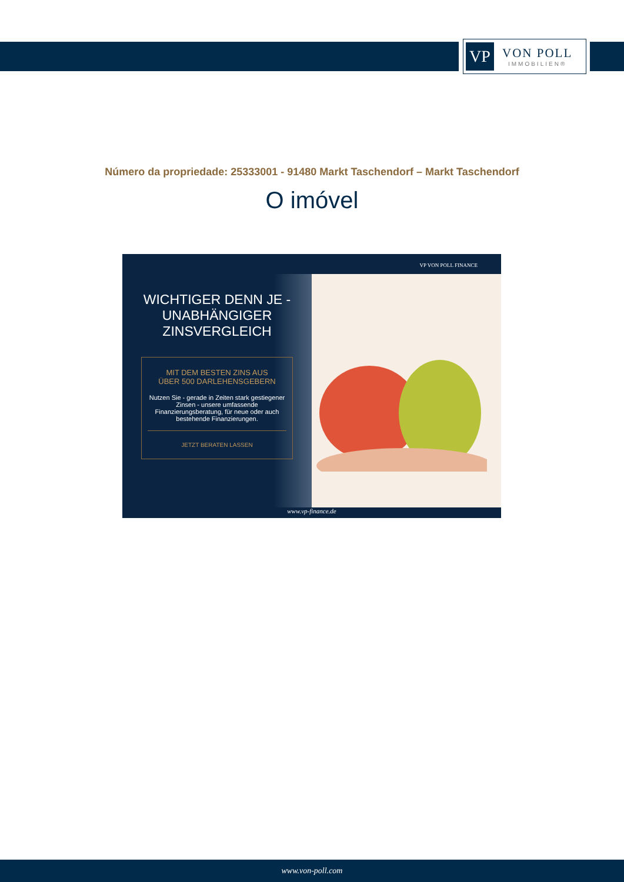VP
VON POLL
IMMOBILIEN®
Número da propriedade: 25333001 - 91480 Markt Taschendorf – Markt Taschendorf
O imóvel
VP VON POLL FINANCE
WICHTIGER DENN JE -
UNABHÄNGIGER
ZINSVERGLEICH
MIT DEM BESTEN ZINS AUS
ÜBER 500 DARLEHENSGEBERN
Nutzen Sie - gerade in Zeiten stark gestiegener Zinsen - unsere umfassende Finanzierungsberatung, für neue oder auch bestehende Finanzierungen.
JETZT BERATEN LASSEN
www.vp-finance.de
www.von-poll.com